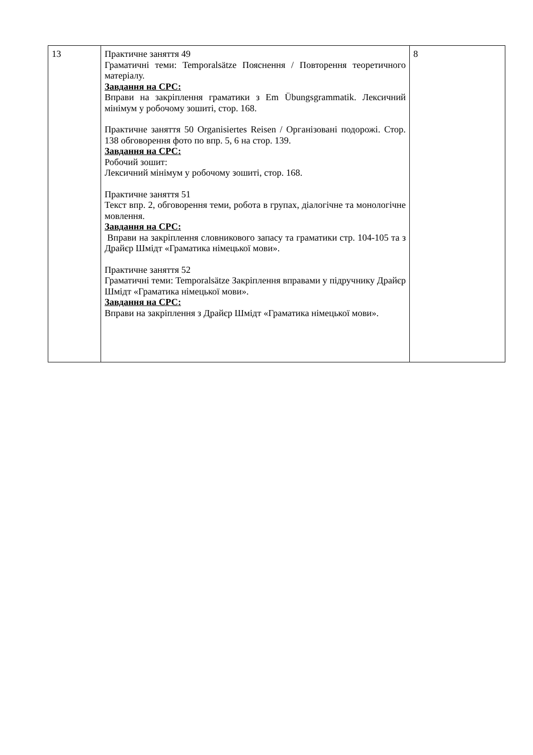| 13 | Практичне заняття 49 Граматичні теми: Temporalsätze Пояснення / Повторення теоретичного матеріалу. Завдання на СРС: Вправи на закріплення граматики з Em Übungsgrammatik. Лексичний мінімум у робочому зошиті, стор. 168. Практичне заняття 50 Organisiertes Reisen / Організовані подорожі. Стор. 138 обговорення фото по впр. 5, 6 на стор. 139. Завдання на СРС: Робочий зошит: Лексичний мінімум у робочому зошиті, стор. 168. Практичне заняття 51 Текст впр. 2, обговорення теми, робота в групах, діалогічне та монологічне мовлення. Завдання на СРС: Вправи на закріплення словникового запасу та граматики стр. 104-105 та з Драйєр Шмідт «Граматика німецької мови». Практичне заняття 52 Граматичні теми: Temporalsätze Закріплення вправами у підручнику Драйєр Шмідт «Граматика німецької мови». Завдання на СРС: Вправи на закріплення з Драйєр Шмідт «Граматика німецької мови». | 8 |